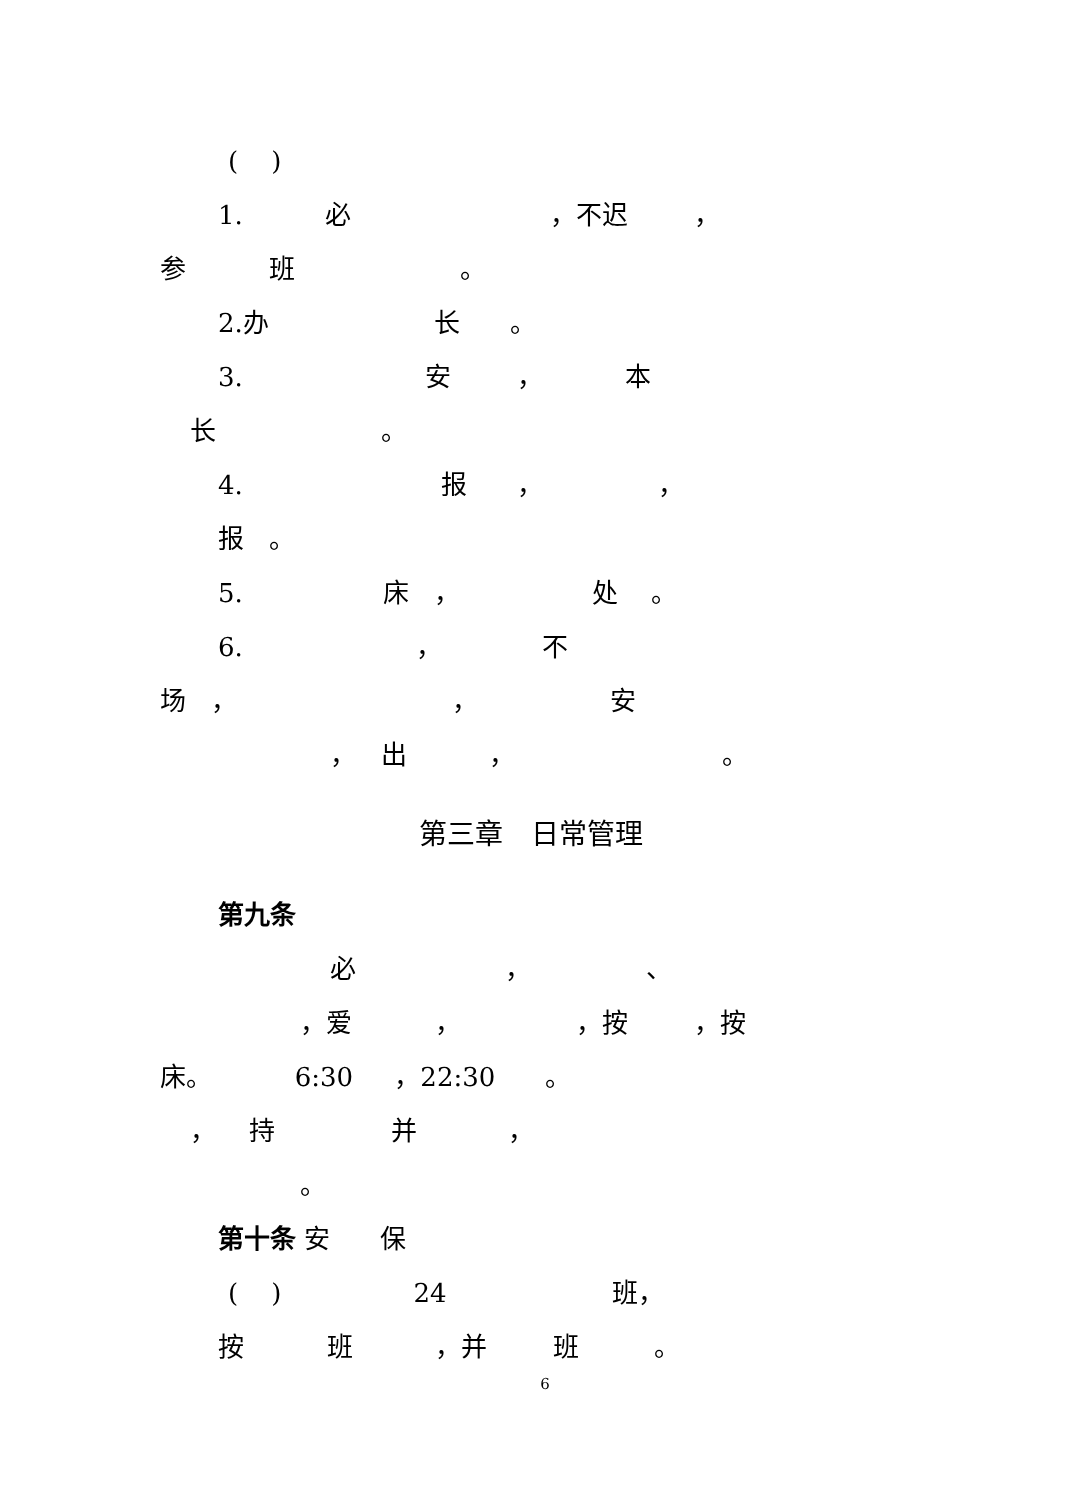( )
1. 必 ，不迟 ，
参 班 。
2.办 长 。
3. 安 ， 本
长 。
4. 报 ， ，
报 。
5. 床 ， 处 。
6. ， 不
场 ， ， 安
， 出 ， 。
第三章　日常管理
第九条
必 ， 、
，爱 ， ，按 ，按
床。 6:30 ，22:30 。
， 持 并 ，
。
第十条 安 保
( ) 24 班，
按 班 ，并 班 。
6